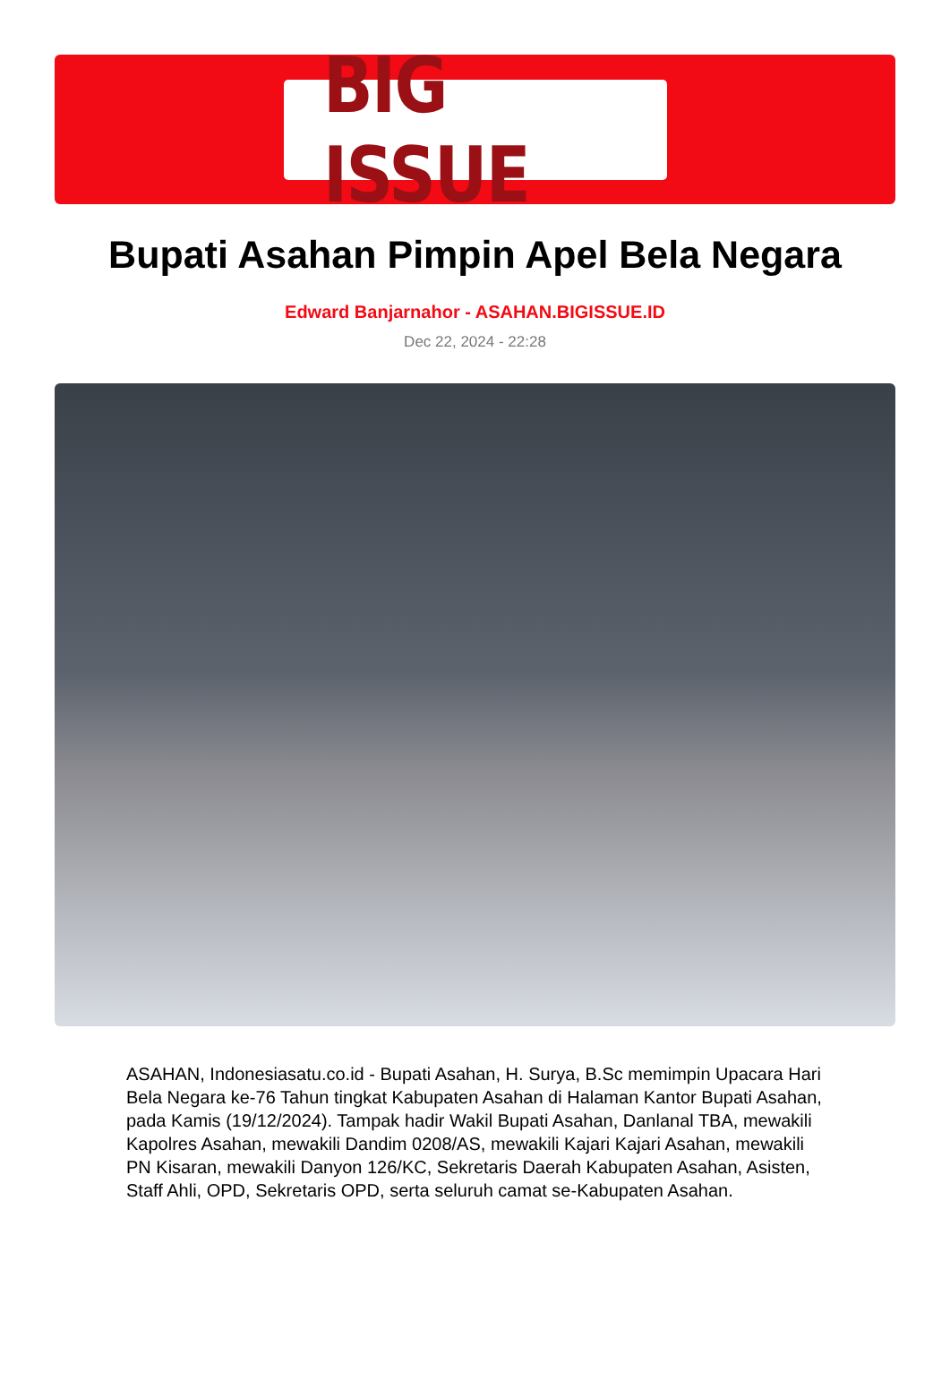BIG ISSUE
Bupati Asahan Pimpin Apel Bela Negara
Edward Banjarnahor - ASAHAN.BIGISSUE.ID
Dec 22, 2024 - 22:28
ASAHAN, Indonesiasatu.co.id - Bupati Asahan, H. Surya, B.Sc memimpin Upacara Hari Bela Negara ke-76 Tahun tingkat Kabupaten Asahan di Halaman Kantor Bupati Asahan, pada Kamis (19/12/2024). Tampak hadir Wakil Bupati Asahan, Danlanal TBA, mewakili Kapolres Asahan, mewakili Dandim 0208/AS, mewakili Kajari Kajari Asahan, mewakili PN Kisaran, mewakili Danyon 126/KC, Sekretaris Daerah Kabupaten Asahan, Asisten, Staff Ahli, OPD, Sekretaris OPD, serta seluruh camat se-Kabupaten Asahan.